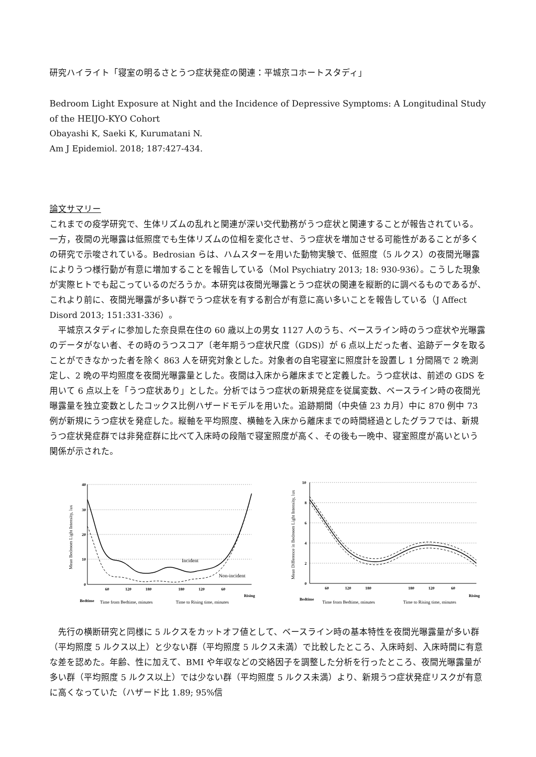研究ハイライト「寝室の明るさとうつ症状発症の関連：平城京コホートスタディ」
Bedroom Light Exposure at Night and the Incidence of Depressive Symptoms: A Longitudinal Study of the HEIJO-KYO Cohort
Obayashi K, Saeki K, Kurumatani N.
Am J Epidemiol. 2018; 187:427-434.
論文サマリー
これまでの疫学研究で、生体リズムの乱れと関連が深い交代勤務がうつ症状と関連することが報告されている。一方，夜間の光曝露は低照度でも生体リズムの位相を変化させ、うつ症状を増加させる可能性があることが多くの研究で示唆されている。Bedrosian らは、ハムスターを用いた動物実験で、低照度（5 ルクス）の夜間光曝露によりうつ様行動が有意に増加することを報告している（Mol Psychiatry 2013; 18: 930-936）。こうした現象が実際ヒトでも起こっているのだろうか。本研究は夜間光曝露とうつ症状の関連を縦断的に調べるものであるが、これより前に、夜間光曝露が多い群でうつ症状を有する割合が有意に高い多いことを報告している（J Affect Disord 2013; 151:331-336）。
平城京スタディに参加した奈良県在住の 60 歳以上の男女 1127 人のうち、ベースライン時のうつ症状や光曝露のデータがない者、その時のうつスコア〔老年期うつ症状尺度（GDS)〕が 6 点以上だった者、追跡データを取ることができなかった者を除く 863 人を研究対象とした。対象者の自宅寝室に照度計を設置し 1 分間隔で 2 晩測定し、2 晩の平均照度を夜間光曝露量とした。夜間は入床から離床までと定義した。うつ症状は、前述の GDS を用いて 6 点以上を「うつ症状あり」とした。分析ではうつ症状の新規発症を従属変数、ベースライン時の夜間光曝露量を独立変数としたコックス比例ハザードモデルを用いた。追跡期間（中央値 23 カ月）中に 870 例中 73 例が新規にうつ症状を発症した。縦軸を平均照度、横軸を入床から離床までの時間経過としたグラフでは、新規うつ症状発症群では非発症群に比べて入床時の段階で寝室照度が高く、その後も一晩中、寝室照度が高いという関係が示された。
40
30
20
10
0
60
120
180
180
120
60
Bedtime
Rising
Incident
Non-incident
Time from Bedtime, minutes
Time to Rising time, minutes
Mean Bedroom Light Intensity, lux
10
8
6
4
2
0
60
120
180
180
120
60
Bedtime
Rising
Time from Bedtime, minutes
Time to Rising time, minutes
Mean Difference in Bedroom Light Intensity, lux
先行の横断研究と同様に 5 ルクスをカットオフ値として、ベースライン時の基本特性を夜間光曝露量が多い群（平均照度 5 ルクス以上）と少ない群（平均照度 5 ルクス未満）で比較したところ、入床時刻、入床時間に有意な差を認めた。年齢、性に加えて、BMI や年収などの交絡因子を調整した分析を行ったところ、夜間光曝露量が多い群（平均照度 5 ルクス以上）では少ない群（平均照度 5 ルクス未満）より、新規うつ症状発症リスクが有意に高くなっていた（ハザード比 1.89; 95%信